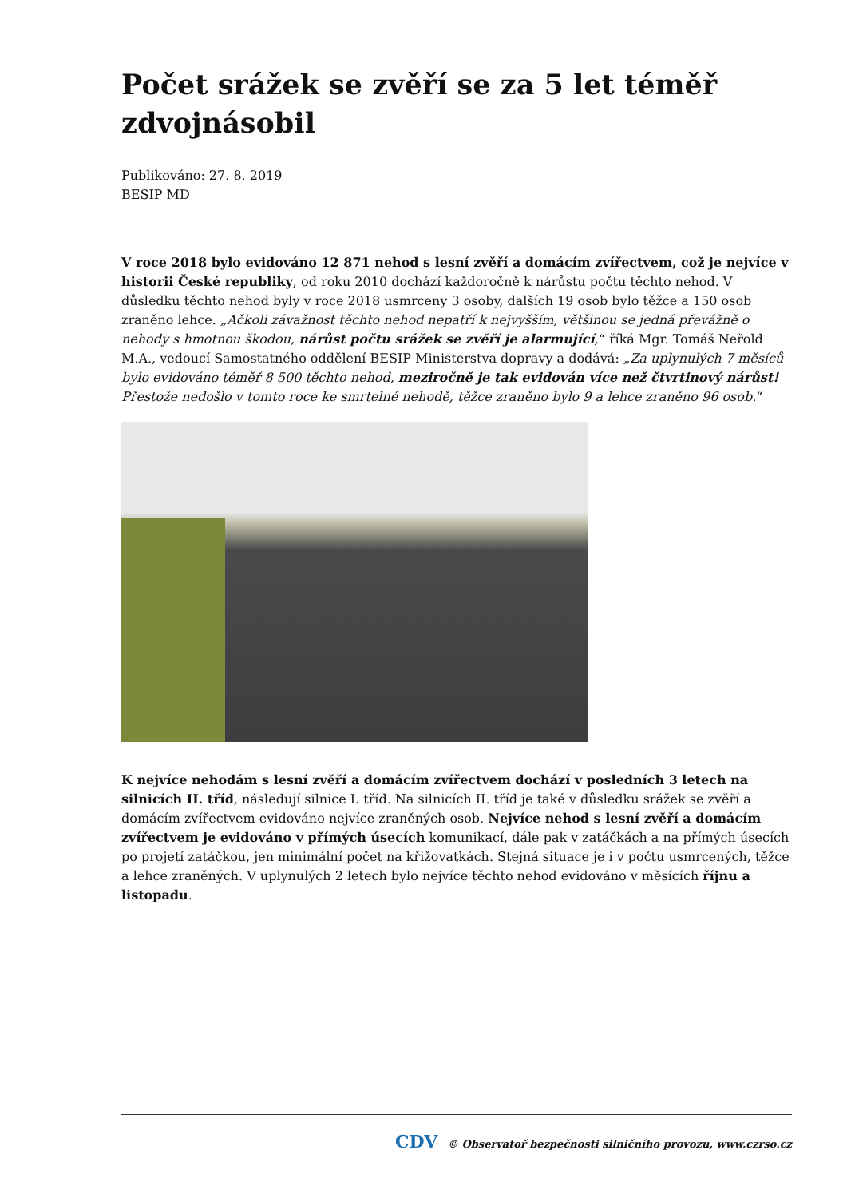Počet srážek se zvěří se za 5 let téměř zdvojnásobil
Publikováno: 27. 8. 2019
BESIP MD
V roce 2018 bylo evidováno 12 871 nehod s lesní zvěří a domácím zvířectvem, což je nejvíce v historii České republiky, od roku 2010 dochází každoročně k nárůstu počtu těchto nehod. V důsledku těchto nehod byly v roce 2018 usmrceny 3 osoby, dalších 19 osob bylo těžce a 150 osob zraněno lehce. „Ačkoli závažnost těchto nehod nepatří k nejvyšším, většinou se jedná převážně o nehody s hmotnou škodou, nárůst počtu srážek se zvěří je alarmující,“ říká Mgr. Tomáš Neřold M.A., vedoucí Samostatného oddělení BESIP Ministerstva dopravy a dodává: „Za uplynulých 7 měsíců bylo evidováno téměř 8 500 těchto nehod, meziročně je tak evidován více než čtvrtinový nárůst! Přestože nedošlo v tomto roce ke smrtelné nehodě, těžce zraněno bylo 9 a lehce zraněno 96 osob.“
K nejvíce nehodám s lesní zvěří a domácím zvířectvem dochází v posledních 3 letech na silnicích II. tříd, následují silnice I. tříd. Na silnicích II. tříd je také v důsledku srážek se zvěří a domácím zvířectvem evidováno nejvíce zraněných osob. Nejvíce nehod s lesní zvěří a domácím zvířectvem je evidováno v přímých úsecích komunikací, dále pak v zatáčkách a na přímých úsecích po projetí zatáčkou, jen minimální počet na křižovatkách. Stejná situace je i v počtu usmrcených, těžce a lehce zraněných. V uplynulých 2 letech bylo nejvíce těchto nehod evidováno v měsících říjnu a listopadu.
CDV © Observatoř bezpečnosti silničního provozu, www.czrso.cz